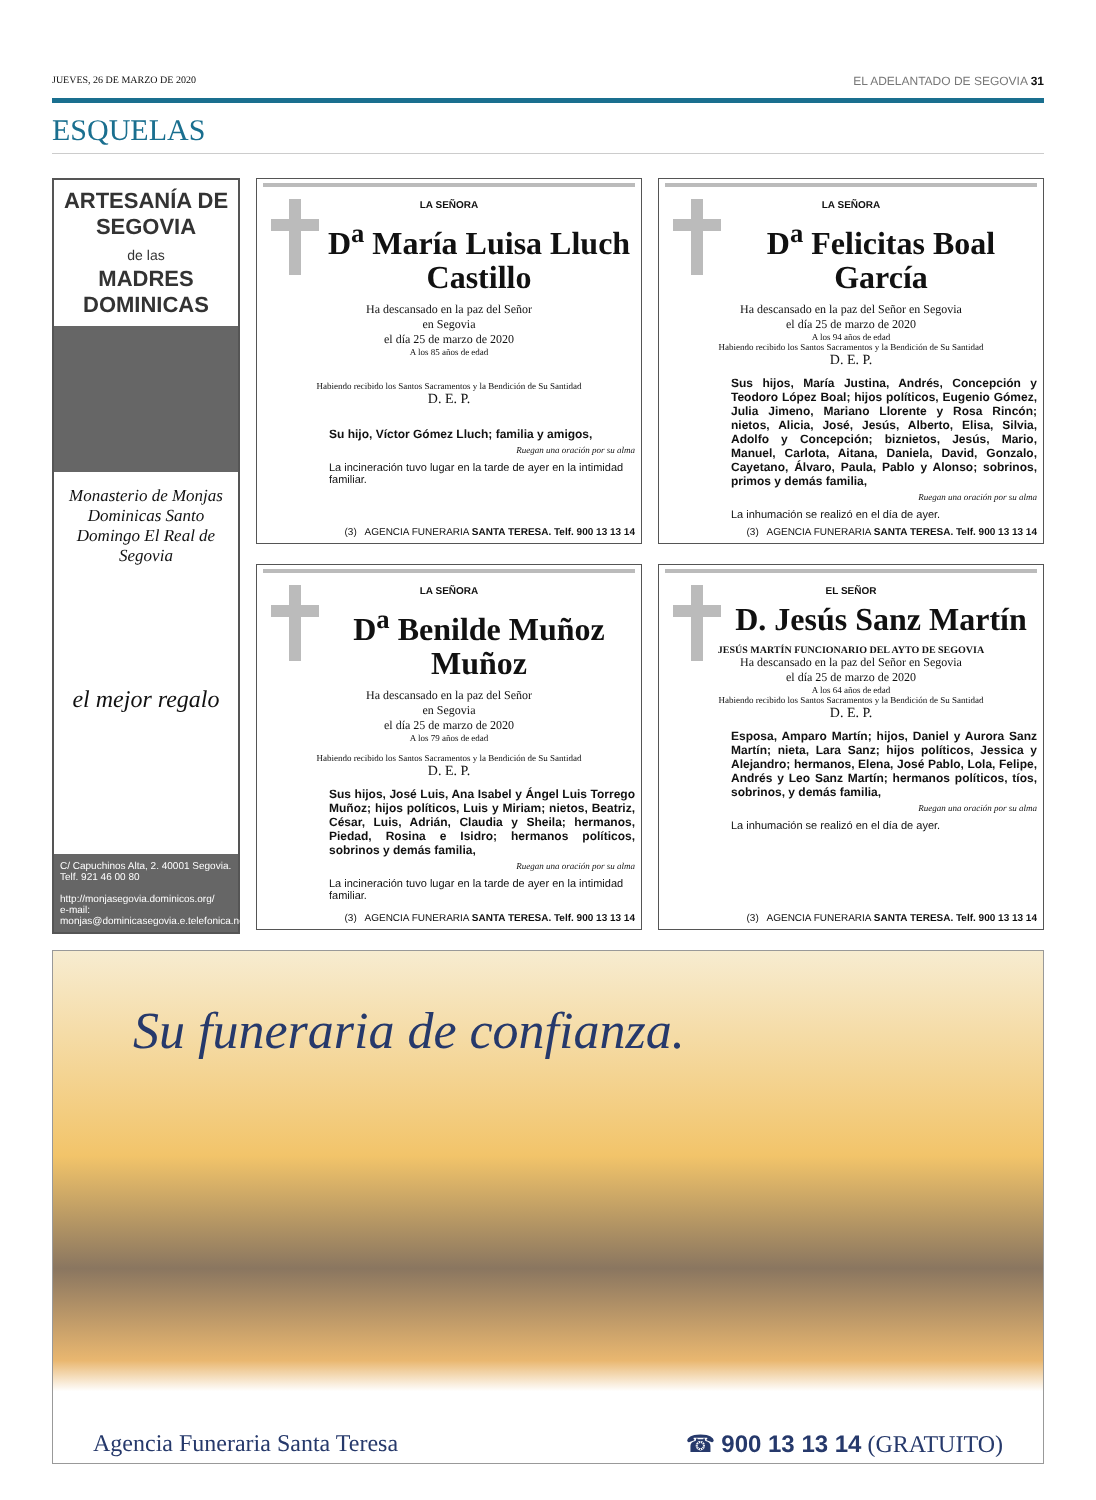JUEVES, 26 DE MARZO DE 2020 EL ADELANTADO DE SEGOVIA 31
ESQUELAS
ARTESANÍA DE SEGOVIA
de las
MADRES DOMINICAS
Monasterio de Monjas Dominicas Santo Domingo El Real de Segovia
el mejor regalo
C/ Capuchinos Alta, 2. 40001 Segovia.
Telf. 921 46 00 80
http://monjasegovia.dominicos.org/
e-mail: monjas@dominicasegovia.e.telefonica.net
LA SEÑORA
D<sup>a</sup> María Luisa Lluch Castillo
Ha descansado en la paz del Señor
en Segovia
el día 25 de marzo de 2020
A los 85 años de edad
Habiendo recibido los Santos Sacramentos y la Bendición de Su Santidad
D. E. P.
Su hijo, Víctor Gómez Lluch; familia y amigos,
Ruegan una oración por su alma
La incineración tuvo lugar en la tarde de ayer en la intimidad familiar.
(3) AGENCIA FUNERARIA SANTA TERESA. Telf. 900 13 13 14
LA SEÑORA
D<sup>a</sup> Felicitas Boal García
Ha descansado en la paz del Señor en Segovia
el día 25 de marzo de 2020
A los 94 años de edad
Habiendo recibido los Santos Sacramentos y la Bendición de Su Santidad
D. E. P.
Sus hijos, María Justina, Andrés, Concepción y Teodoro López Boal; hijos políticos, Eugenio Gómez, Julia Jimeno, Mariano Llorente y Rosa Rincón; nietos, Alicia, José, Jesús, Alberto, Elisa, Silvia, Adolfo y Concepción; biznietos, Jesús, Mario, Manuel, Carlota, Aitana, Daniela, David, Gonzalo, Cayetano, Álvaro, Paula, Pablo y Alonso; sobrinos, primos y demás familia,
Ruegan una oración por su alma
La inhumación se realizó en el día de ayer.
(3) AGENCIA FUNERARIA SANTA TERESA. Telf. 900 13 13 14
LA SEÑORA
D<sup>a</sup> Benilde Muñoz Muñoz
Ha descansado en la paz del Señor
en Segovia
el día 25 de marzo de 2020
A los 79 años de edad
Habiendo recibido los Santos Sacramentos y la Bendición de Su Santidad
D. E. P.
Sus hijos, José Luis, Ana Isabel y Ángel Luis Torrego Muñoz; hijos políticos, Luis y Miriam; nietos, Beatriz, César, Luis, Adrián, Claudia y Sheila; hermanos, Piedad, Rosina e Isidro; hermanos políticos, sobrinos y demás familia,
Ruegan una oración por su alma
La incineración tuvo lugar en la tarde de ayer en la intimidad familiar.
(3) AGENCIA FUNERARIA SANTA TERESA. Telf. 900 13 13 14
EL SEÑOR
D. Jesús Sanz Martín
JESÚS MARTÍN FUNCIONARIO DEL AYTO DE SEGOVIA
Ha descansado en la paz del Señor en Segovia
el día 25 de marzo de 2020
A los 64 años de edad
Habiendo recibido los Santos Sacramentos y la Bendición de Su Santidad
D. E. P.
Esposa, Amparo Martín; hijos, Daniel y Aurora Sanz Martín; nieta, Lara Sanz; hijos políticos, Jessica y Alejandro; hermanos, Elena, José Pablo, Lola, Felipe, Andrés y Leo Sanz Martín; hermanos políticos, tíos, sobrinos, y demás familia,
Ruegan una oración por su alma
La inhumación se realizó en el día de ayer.
(3) AGENCIA FUNERARIA SANTA TERESA. Telf. 900 13 13 14
Su funeraria de confianza.
Agencia Funeraria Santa Teresa ☎ 900 13 13 14 (GRATUITO)